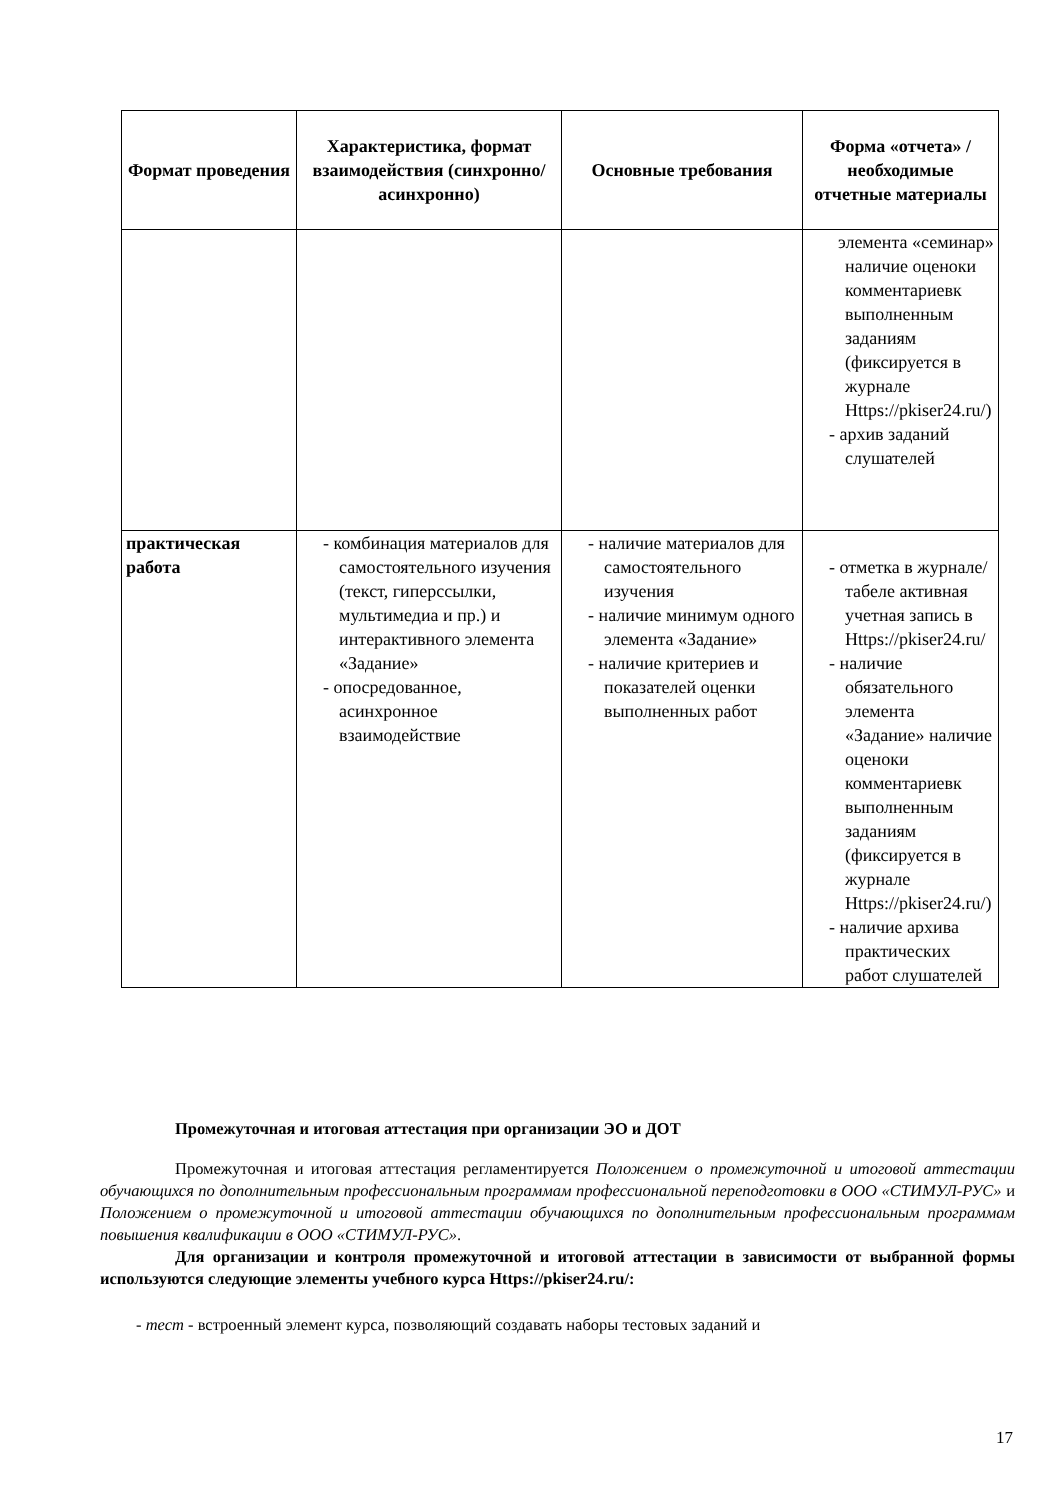| Формат проведения | Характеристика, формат взаимодействия (синхронно/асинхронно) | Основные требования | Форма «отчета» / необходимые отчетные материалы |
| --- | --- | --- | --- |
| | | | элемента «семинар» наличие оценоки комментариевк выполненным заданиям (фиксируется в журнале Https://pkiser24.ru/) - архив заданий слушателей |
| практическая работа | - комбинация материалов для самостоятельного изучения (текст, гиперссылки, мультимедиа и пр.) и интерактивного элемента «Задание» - опосредованное, асинхронное взаимодействие | - наличие материалов для самостоятельного изучения - наличие минимум одного элемента «Задание» - наличие критериев и показателей оценки выполненных работ | - отметка в журнале/табеле активная учетная запись в Https://pkiser24.ru/ - наличие обязательного элемента «Задание» наличие оценоки комментариевк выполненным заданиям (фиксируется в журнале Https://pkiser24.ru/) - наличие архива практических работ слушателей |
Промежуточная и итоговая аттестация при организации ЭО и ДОТ
Промежуточная и итоговая аттестация регламентируется Положением о промежуточной и итоговой аттестации обучающихся по дополнительным профессиональным программам профессиональной переподготовки в ООО «СТИМУЛ-РУС» и Положением о промежуточной и итоговой аттестации обучающихся по дополнительным профессиональным программам повышения квалификации в ООО «СТИМУЛ-РУС».
Для организации и контроля промежуточной и итоговой аттестации в зависимости от выбранной формы используются следующие элементы учебного курса Https://pkiser24.ru/:
- тест - встроенный элемент курса, позволяющий создавать наборы тестовых заданий и
17